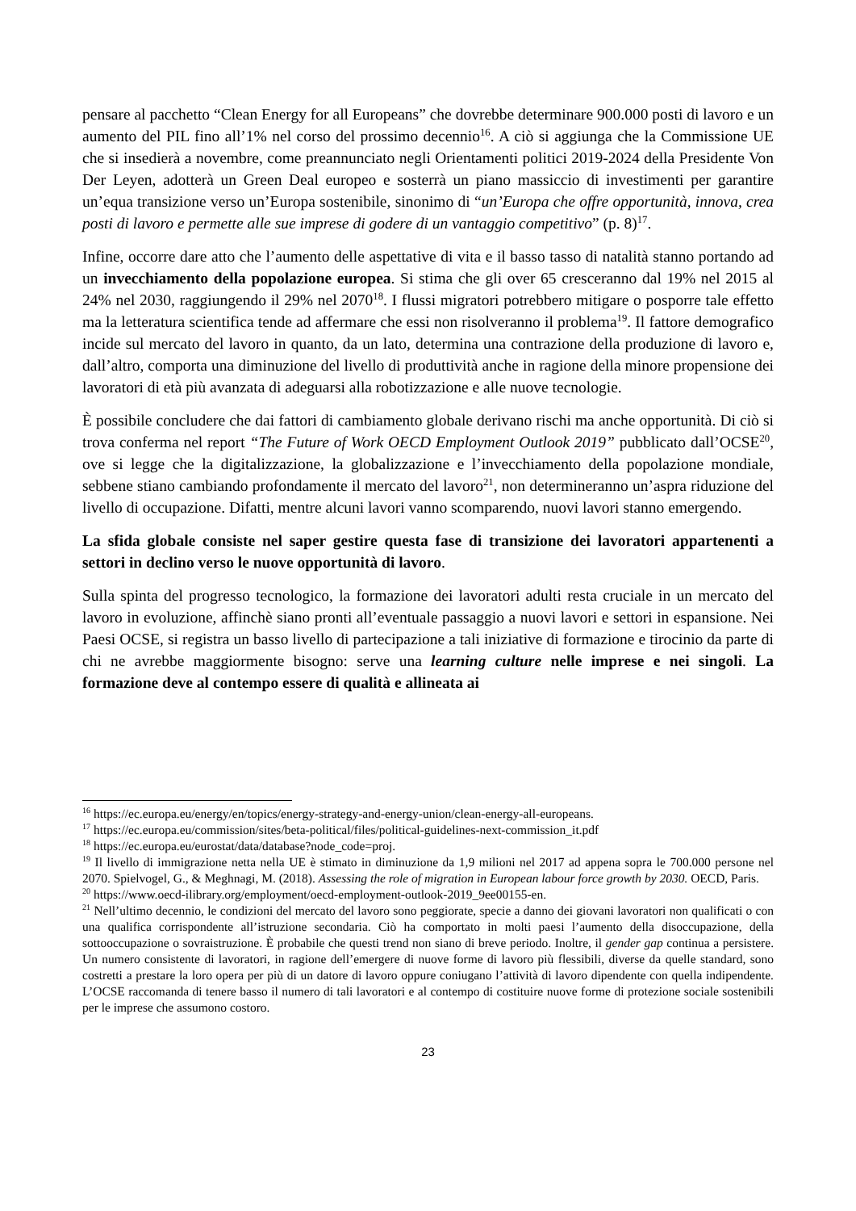pensare al pacchetto “Clean Energy for all Europeans” che dovrebbe determinare 900.000 posti di lavoro e un aumento del PIL fino all’1% nel corso del prossimo decennio<sup>16</sup>. A ciò si aggiunga che la Commissione UE che si insedierà a novembre, come preannunciato negli Orientamenti politici 2019-2024 della Presidente Von Der Leyen, adotterà un Green Deal europeo e sosterrà un piano massiccio di investimenti per garantire un’equa transizione verso un’Europa sostenibile, sinonimo di “un’Europa che offre opportunità, innova, crea posti di lavoro e permette alle sue imprese di godere di un vantaggio competitivo” (p. 8)<sup>17</sup>.
Infine, occorre dare atto che l’aumento delle aspettative di vita e il basso tasso di natalità stanno portando ad un invecchiamento della popolazione europea. Si stima che gli over 65 cresceranno dal 19% nel 2015 al 24% nel 2030, raggiungendo il 29% nel 2070<sup>18</sup>. I flussi migratori potrebbero mitigare o posporre tale effetto ma la letteratura scientifica tende ad affermare che essi non risolveranno il problema<sup>19</sup>. Il fattore demografico incide sul mercato del lavoro in quanto, da un lato, determina una contrazione della produzione di lavoro e, dall’altro, comporta una diminuzione del livello di produttività anche in ragione della minore propensione dei lavoratori di età più avanzata di adeguarsi alla robotizzazione e alle nuove tecnologie.
È possibile concludere che dai fattori di cambiamento globale derivano rischi ma anche opportunità. Di ciò si trova conferma nel report “The Future of Work OECD Employment Outlook 2019” pubblicato dall’OCSE<sup>20</sup>, ove si legge che la digitalizzazione, la globalizzazione e l’invecchiamento della popolazione mondiale, sebbene stiano cambiando profondamente il mercato del lavoro<sup>21</sup>, non determineranno un’aspra riduzione del livello di occupazione. Difatti, mentre alcuni lavori vanno scomparendo, nuovi lavori stanno emergendo.
La sfida globale consiste nel saper gestire questa fase di transizione dei lavoratori appartenenti a settori in declino verso le nuove opportunità di lavoro.
Sulla spinta del progresso tecnologico, la formazione dei lavoratori adulti resta cruciale in un mercato del lavoro in evoluzione, affinchè siano pronti all’eventuale passaggio a nuovi lavori e settori in espansione. Nei Paesi OCSE, si registra un basso livello di partecipazione a tali iniziative di formazione e tirocinio da parte di chi ne avrebbe maggiormente bisogno: serve una learning culture nelle imprese e nei singoli. La formazione deve al contempo essere di qualità e allineata ai
<sup>16</sup> https://ec.europa.eu/energy/en/topics/energy-strategy-and-energy-union/clean-energy-all-europeans.
<sup>17</sup> https://ec.europa.eu/commission/sites/beta-political/files/political-guidelines-next-commission_it.pdf
<sup>18</sup> https://ec.europa.eu/eurostat/data/database?node_code=proj.
<sup>19</sup> Il livello di immigrazione netta nella UE è stimato in diminuzione da 1,9 milioni nel 2017 ad appena sopra le 700.000 persone nel 2070. Spielvogel, G., & Meghnagi, M. (2018). Assessing the role of migration in European labour force growth by 2030. OECD, Paris.
<sup>20</sup> https://www.oecd-ilibrary.org/employment/oecd-employment-outlook-2019_9ee00155-en.
<sup>21</sup> Nell’ultimo decennio, le condizioni del mercato del lavoro sono peggiorate, specie a danno dei giovani lavoratori non qualificati o con una qualifica corrispondente all’istruzione secondaria. Ciò ha comportato in molti paesi l’aumento della disoccupazione, della sottooccupazione o sovraistruzione. È probabile che questi trend non siano di breve periodo. Inoltre, il gender gap continua a persistere. Un numero consistente di lavoratori, in ragione dell’emergere di nuove forme di lavoro più flessibili, diverse da quelle standard, sono costretti a prestare la loro opera per più di un datore di lavoro oppure coniugano l’attività di lavoro dipendente con quella indipendente. L’OCSE raccomanda di tenere basso il numero di tali lavoratori e al contempo di costituire nuove forme di protezione sociale sostenibili per le imprese che assumono costoro.
23